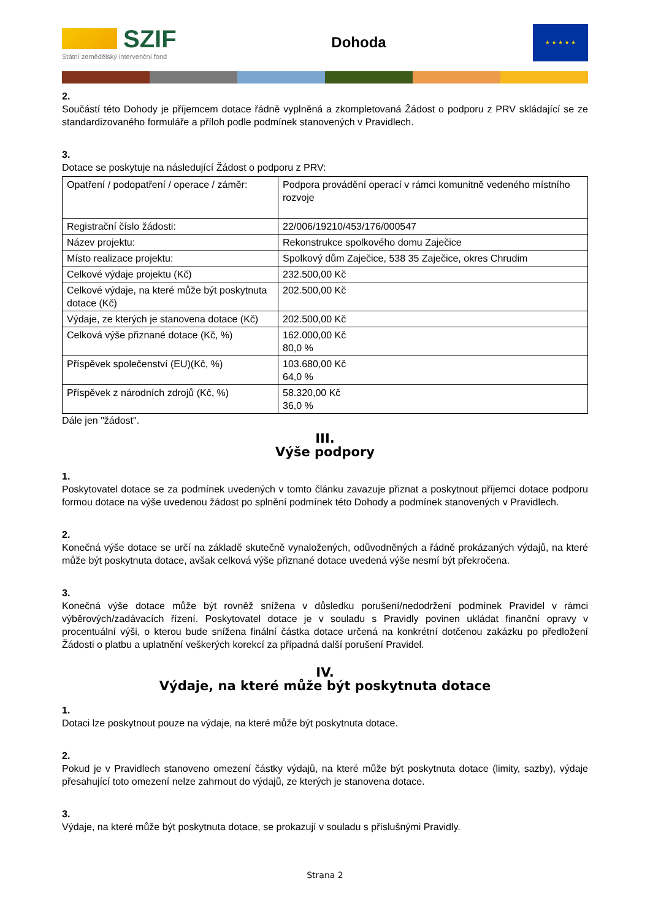SZIF
Státní zemědělský intervenční fond
Dohoda
★ ★ ★ ★ ★
2.
Součástí této Dohody je příjemcem dotace řádně vyplněná a zkompletovaná Žádost o podporu z PRV skládající se ze standardizovaného formuláře a příloh podle podmínek stanovených v Pravidlech.
3.
Dotace se poskytuje na následující Žádost o podporu z PRV:
| Opatření / podopatření / operace / záměr: | Podpora provádění operací v rámci komunitně vedeného místního rozvoje |
| Registrační číslo žádosti: | 22/006/19210/453/176/000547 |
| Název projektu: | Rekonstrukce spolkového domu Zaječice |
| Místo realizace projektu: | Spolkový dům Zaječice, 538 35 Zaječice, okres Chrudim |
| Celkové výdaje projektu (Kč) | 232.500,00 Kč |
| Celkové výdaje, na které může být poskytnuta dotace (Kč) | 202.500,00 Kč |
| Výdaje, ze kterých je stanovena dotace (Kč) | 202.500,00 Kč |
| Celková výše přiznané dotace (Kč, %) | 162.000,00 Kč 80,0 % |
| Příspěvek společenství (EU)(Kč, %) | 103.680,00 Kč 64,0 % |
| Příspěvek z národních zdrojů (Kč, %) | 58.320,00 Kč 36,0 % |
Dále jen "žádost".
III.
Výše podpory
1.
Poskytovatel dotace se za podmínek uvedených v tomto článku zavazuje přiznat a poskytnout příjemci dotace podporu formou dotace na výše uvedenou žádost po splnění podmínek této Dohody a podmínek stanovených v Pravidlech.
2.
Konečná výše dotace se určí na základě skutečně vynaložených, odůvodněných a řádně prokázaných výdajů, na které může být poskytnuta dotace, avšak celková výše přiznané dotace uvedená výše nesmí být překročena.
3.
Konečná výše dotace může být rovněž snížena v důsledku porušení/nedodržení podmínek Pravidel v rámci výběrových/zadávacích řízení. Poskytovatel dotace je v souladu s Pravidly povinen ukládat finanční opravy v procentuální výši, o kterou bude snížena finální částka dotace určená na konkrétní dotčenou zakázku po předložení Žádosti o platbu a uplatnění veškerých korekcí za případná další porušení Pravidel.
IV.
Výdaje, na které může být poskytnuta dotace
1.
Dotaci lze poskytnout pouze na výdaje, na které může být poskytnuta dotace.
2.
Pokud je v Pravidlech stanoveno omezení částky výdajů, na které může být poskytnuta dotace (limity, sazby), výdaje přesahující toto omezení nelze zahrnout do výdajů, ze kterých je stanovena dotace.
3.
Výdaje, na které může být poskytnuta dotace, se prokazují v souladu s příslušnými Pravidly.
Strana 2